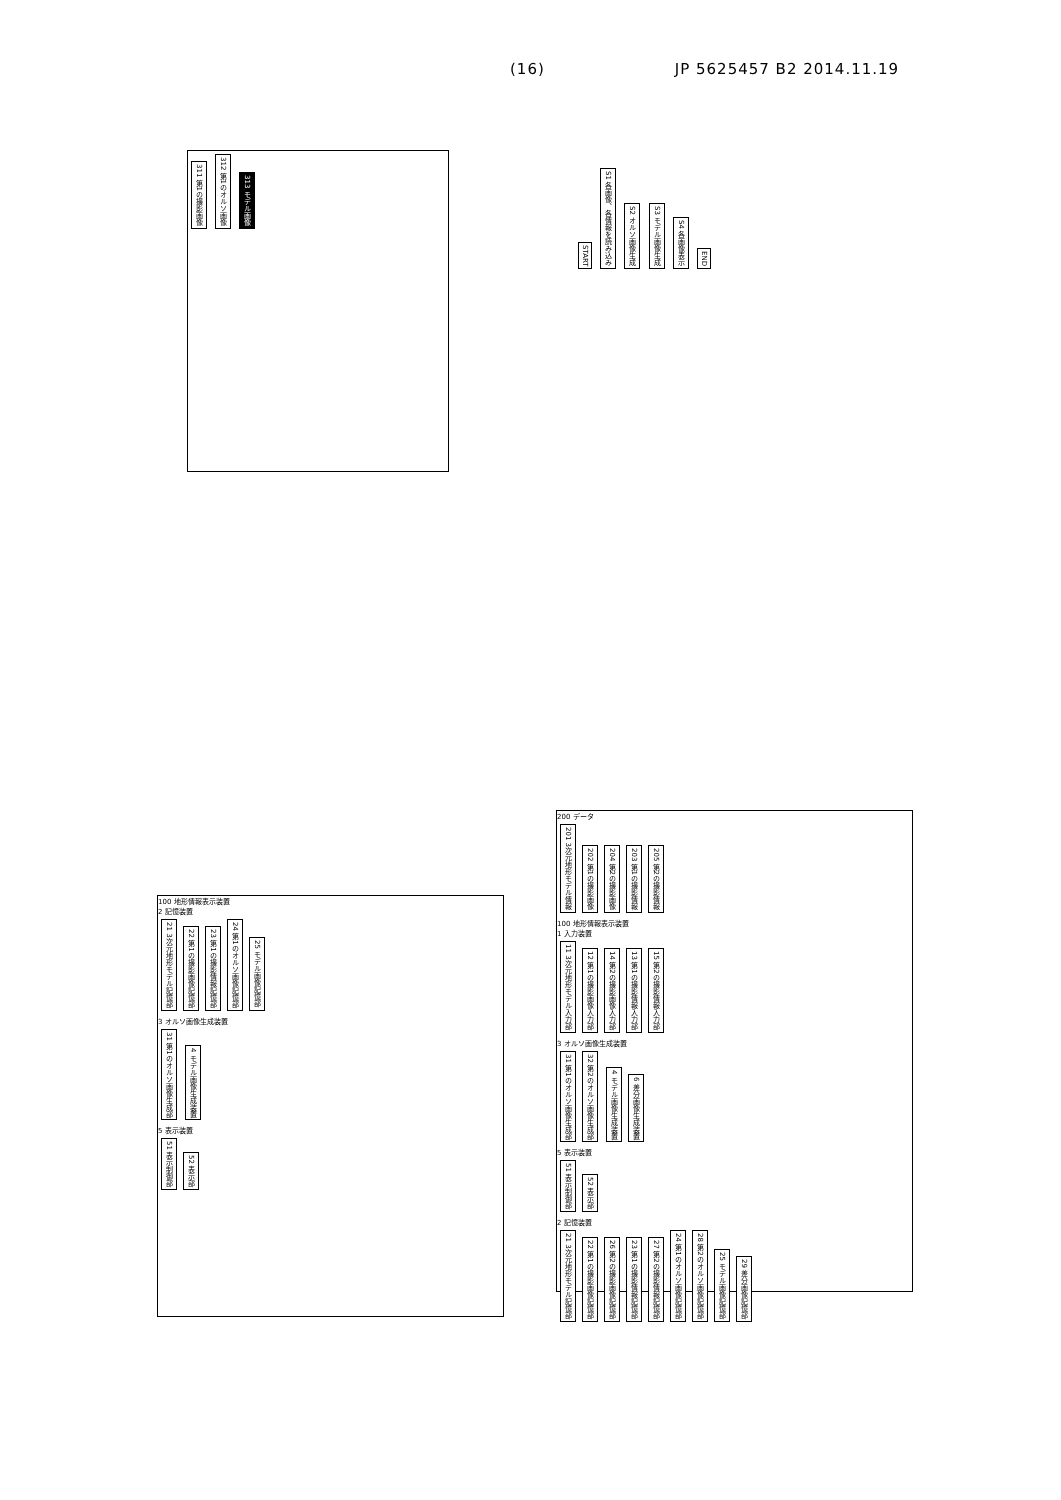(16) JP 5625457 B2 2014.11.19
311 第1の撮影画像
312 第1のオルソ画像
313 モデル画像
START
S1 各画像、各情報を読み込み
S2 オルソ画像生成
S3 モデル画像生成
S4 各画像表示
END
100 地形情報表示装置
2 記憶装置
21 3次元地形モデル記憶部
22 第1の撮影画像記憶部
23 第1の撮影情報記憶部
24 第1のオルソ画像記憶部
25 モデル画像記憶部
3 オルソ画像生成装置
31 第1のオルソ画像生成部
4 モデル画像生成装置
5 表示装置
51 表示制御部
52 表示部
200 データ
201 3次元地形モデル情報
202 第1の撮影画像
204 第2の撮影画像
203 第1の撮影情報
205 第2の撮影情報
100 地形情報表示装置
1 入力装置
11 3次元地形モデル入力部
12 第1の撮影画像入力部
14 第2の撮影画像入力部
13 第1の撮影情報入力部
15 第2の撮影情報入力部
3 オルソ画像生成装置
31 第1のオルソ画像生成部
32 第2のオルソ画像生成部
4 モデル画像生成装置
6 差分画像生成装置
5 表示装置
51 表示制御部
52 表示部
2 記憶装置
21 3次元地形モデル記憶部
22 第1の撮影画像記憶部
26 第2の撮影画像記憶部
23 第1の撮影情報記憶部
27 第2の撮影情報記憶部
24 第1のオルソ画像記憶部
28 第2のオルソ画像記憶部
25 モデル画像記憶部
29 差分画像記憶部